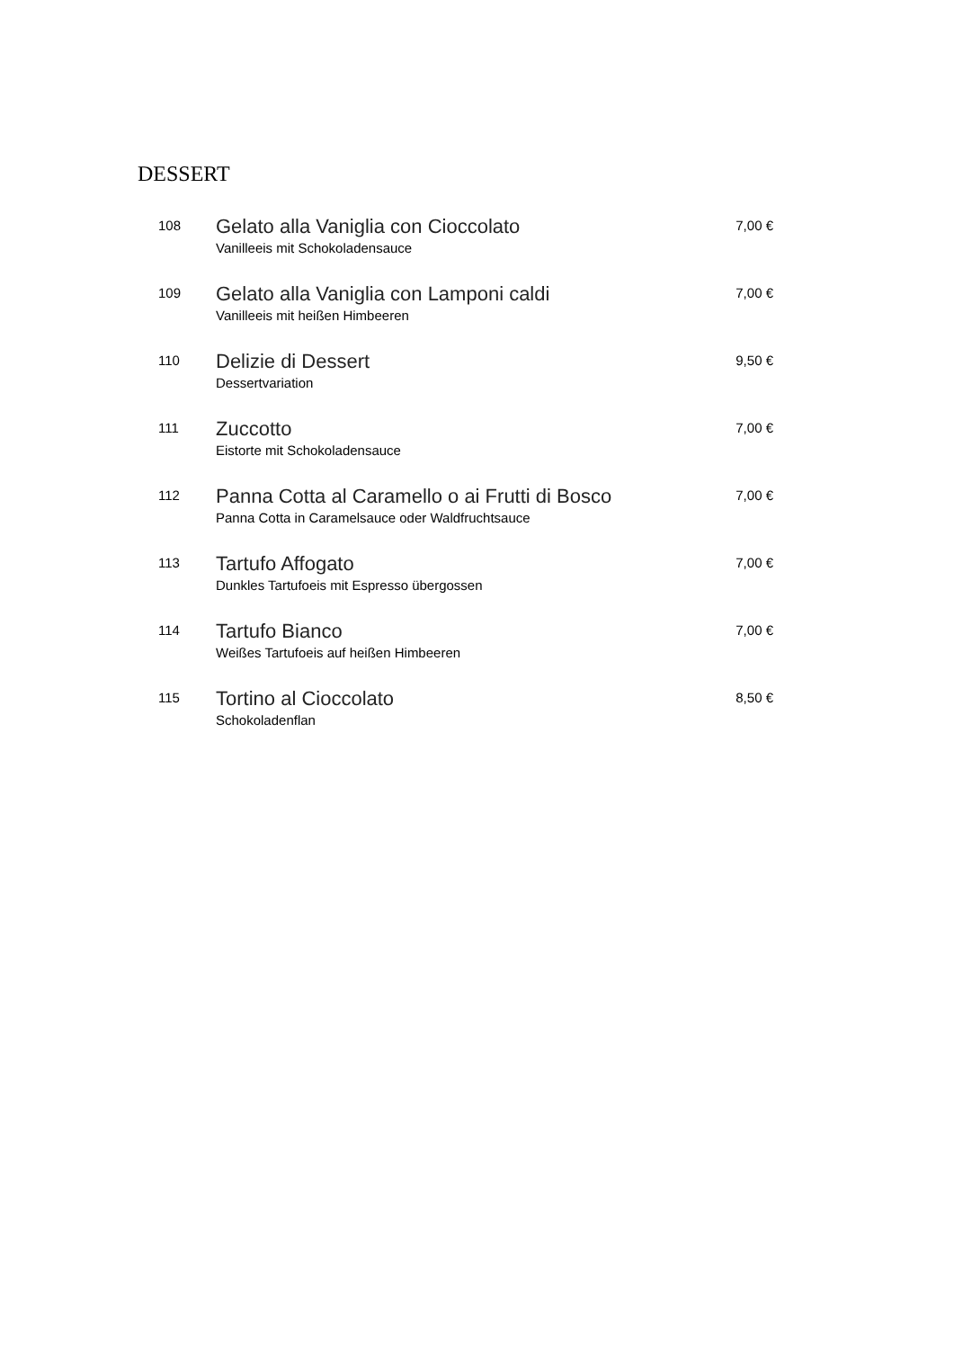DESSERT
108
Gelato alla Vaniglia con Cioccolato
Vanilleeis mit Schokoladensauce
7,00 €
109
Gelato alla Vaniglia con Lamponi caldi
Vanilleeis mit heißen Himbeeren
7,00 €
110
Delizie di Dessert
Dessertvariation
9,50 €
111
Zuccotto
Eistorte mit Schokoladensauce
7,00 €
112
Panna Cotta al Caramello o ai Frutti di Bosco
Panna Cotta in Caramelsauce oder Waldfruchtsauce
7,00 €
113
Tartufo Affogato
Dunkles Tartufoeis mit Espresso übergossen
7,00 €
114
Tartufo Bianco
Weißes Tartufoeis auf heißen Himbeeren
7,00 €
115
Tortino al Cioccolato
Schokoladenflan
8,50 €